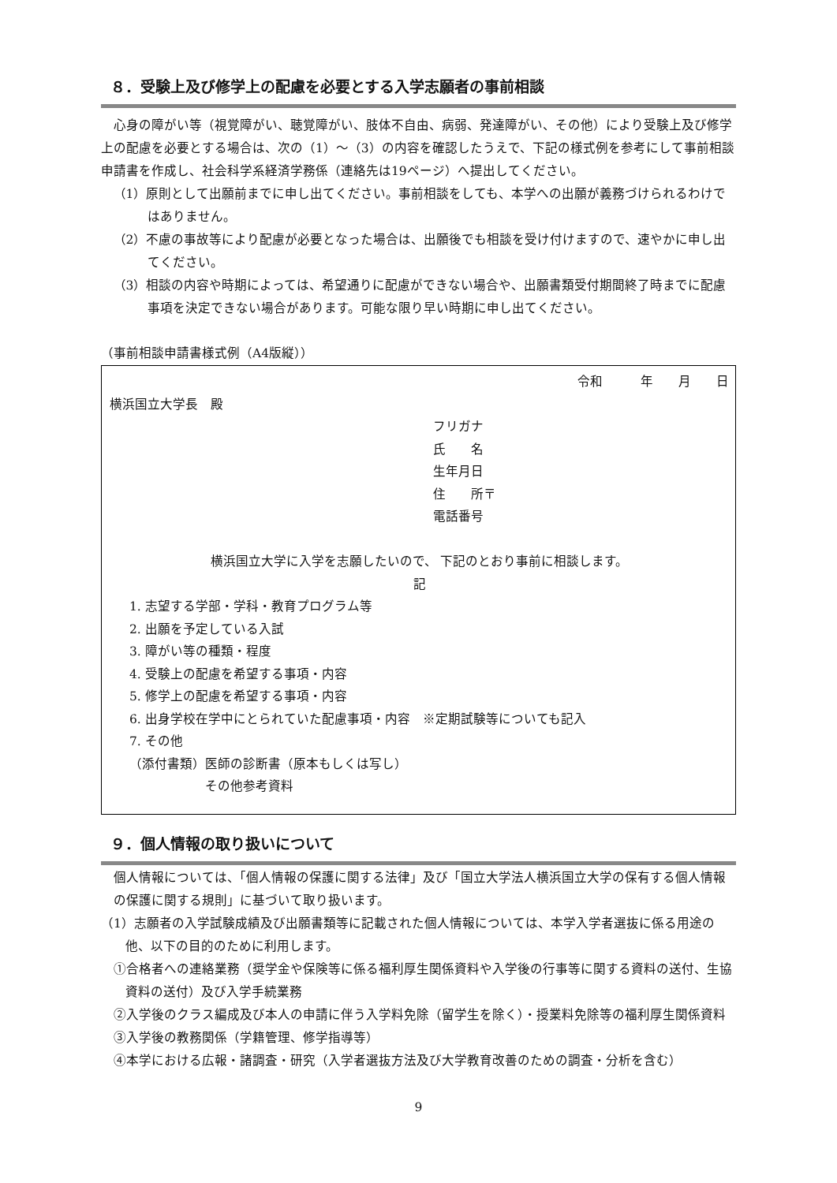８．受験上及び修学上の配慮を必要とする入学志願者の事前相談
心身の障がい等（視覚障がい、聴覚障がい、肢体不自由、病弱、発達障がい、その他）により受験上及び修学上の配慮を必要とする場合は、次の（1）～（3）の内容を確認したうえで、下記の様式例を参考にして事前相談申請書を作成し、社会科学系経済学務係（連絡先は19ページ）へ提出してください。
（1）原則として出願前までに申し出てください。事前相談をしても、本学への出願が義務づけられるわけではありません。
（2）不慮の事故等により配慮が必要となった場合は、出願後でも相談を受け付けますので、速やかに申し出てください。
（3）相談の内容や時期によっては、希望通りに配慮ができない場合や、出願書類受付期間終了時までに配慮事項を決定できない場合があります。可能な限り早い時期に申し出てください。
（事前相談申請書様式例（A4版縦））
令和　　　年　　月　　日
横浜国立大学長　殿
フリガナ
氏　　名
生年月日
住　　所〒
電話番号
横浜国立大学に入学を志願したいので、 下記のとおり事前に相談します。
記
1. 志望する学部・学科・教育プログラム等
2. 出願を予定している入試
3. 障がい等の種類・程度
4. 受験上の配慮を希望する事項・内容
5. 修学上の配慮を希望する事項・内容
6. 出身学校在学中にとられていた配慮事項・内容　※定期試験等についても記入
7. その他
（添付書類）医師の診断書（原本もしくは写し）
　　　　　　その他参考資料
９．個人情報の取り扱いについて
個人情報については、「個人情報の保護に関する法律」及び「国立大学法人横浜国立大学の保有する個人情報の保護に関する規則」に基づいて取り扱います。
（1）志願者の入学試験成績及び出願書類等に記載された個人情報については、本学入学者選抜に係る用途の他、以下の目的のために利用します。
①合格者への連絡業務（奨学金や保険等に係る福利厚生関係資料や入学後の行事等に関する資料の送付、生協資料の送付）及び入学手続業務
②入学後のクラス編成及び本人の申請に伴う入学料免除（留学生を除く）・授業料免除等の福利厚生関係資料
③入学後の教務関係（学籍管理、修学指導等）
④本学における広報・諸調査・研究（入学者選抜方法及び大学教育改善のための調査・分析を含む）
9